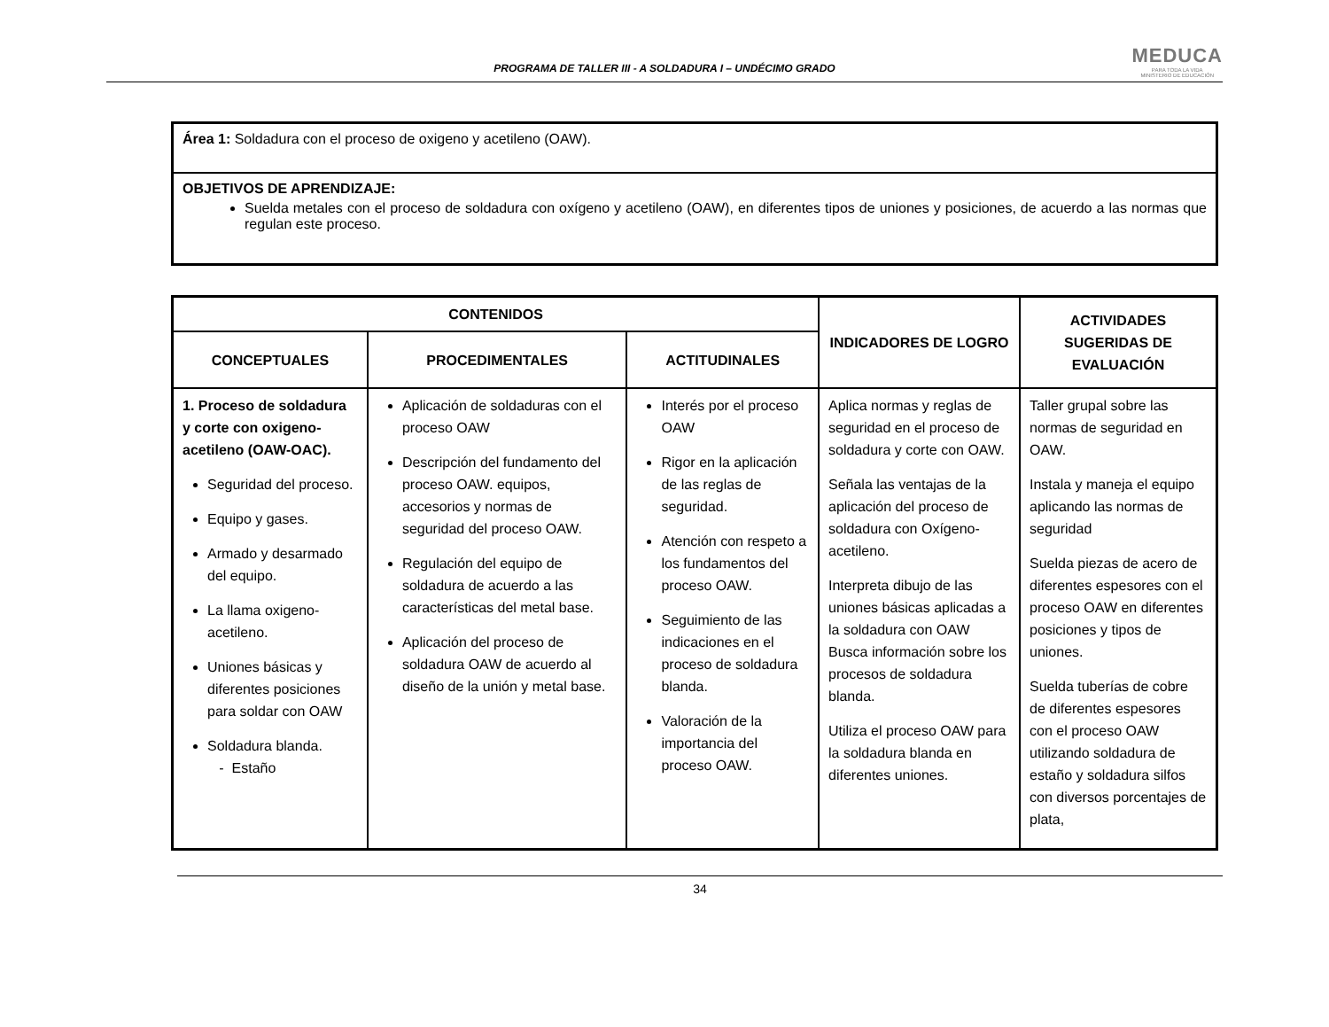PROGRAMA DE TALLER III - A SOLDADURA I – UNDÉCIMO GRADO
MEDUCA
PARA TODA LA VIDA
MINISTERIO DE EDUCACIÓN
Área 1: Soldadura con el proceso de oxigeno y acetileno (OAW).
OBJETIVOS DE APRENDIZAJE:
Suelda metales con el proceso de soldadura con oxígeno y acetileno (OAW), en diferentes tipos de uniones y posiciones, de acuerdo a las normas que regulan este proceso.
| CONTENIDOS | | | INDICADORES DE LOGRO | ACTIVIDADES SUGERIDAS DE EVALUACIÓN |
| --- | --- | --- | --- | --- |
| CONCEPTUALES | PROCEDIMENTALES | ACTITUDINALES | | |
| 1. Proceso de soldadura y corte con oxigeno-acetileno (OAW-OAC). Seguridad del proceso. Equipo y gases. Armado y desarmado del equipo. La llama oxigeno-acetileno. Uniones básicas y diferentes posiciones para soldar con OAW Soldadura blanda. - Estaño | Aplicación de soldaduras con el proceso OAW Descripción del fundamento del proceso OAW. equipos, accesorios y normas de seguridad del proceso OAW. Regulación del equipo de soldadura de acuerdo a las características del metal base. Aplicación del proceso de soldadura OAW de acuerdo al diseño de la unión y metal base. | Interés por el proceso OAW Rigor en la aplicación de las reglas de seguridad. Atención con respeto a los fundamentos del proceso OAW. Seguimiento de las indicaciones en el proceso de soldadura blanda. Valoración de la importancia del proceso OAW. | Aplica normas y reglas de seguridad en el proceso de soldadura y corte con OAW. Señala las ventajas de la aplicación del proceso de soldadura con Oxígeno-acetileno. Interpreta dibujo de las uniones básicas aplicadas a la soldadura con OAW Busca información sobre los procesos de soldadura blanda. Utiliza el proceso OAW para la soldadura blanda en diferentes uniones. | Taller grupal sobre las normas de seguridad en OAW. Instala y maneja el equipo aplicando las normas de seguridad Suelda piezas de acero de diferentes espesores con el proceso OAW en diferentes posiciones y tipos de uniones. Suelda tuberías de cobre de diferentes espesores con el proceso OAW utilizando soldadura de estaño y soldadura silfos con diversos porcentajes de plata, |
34